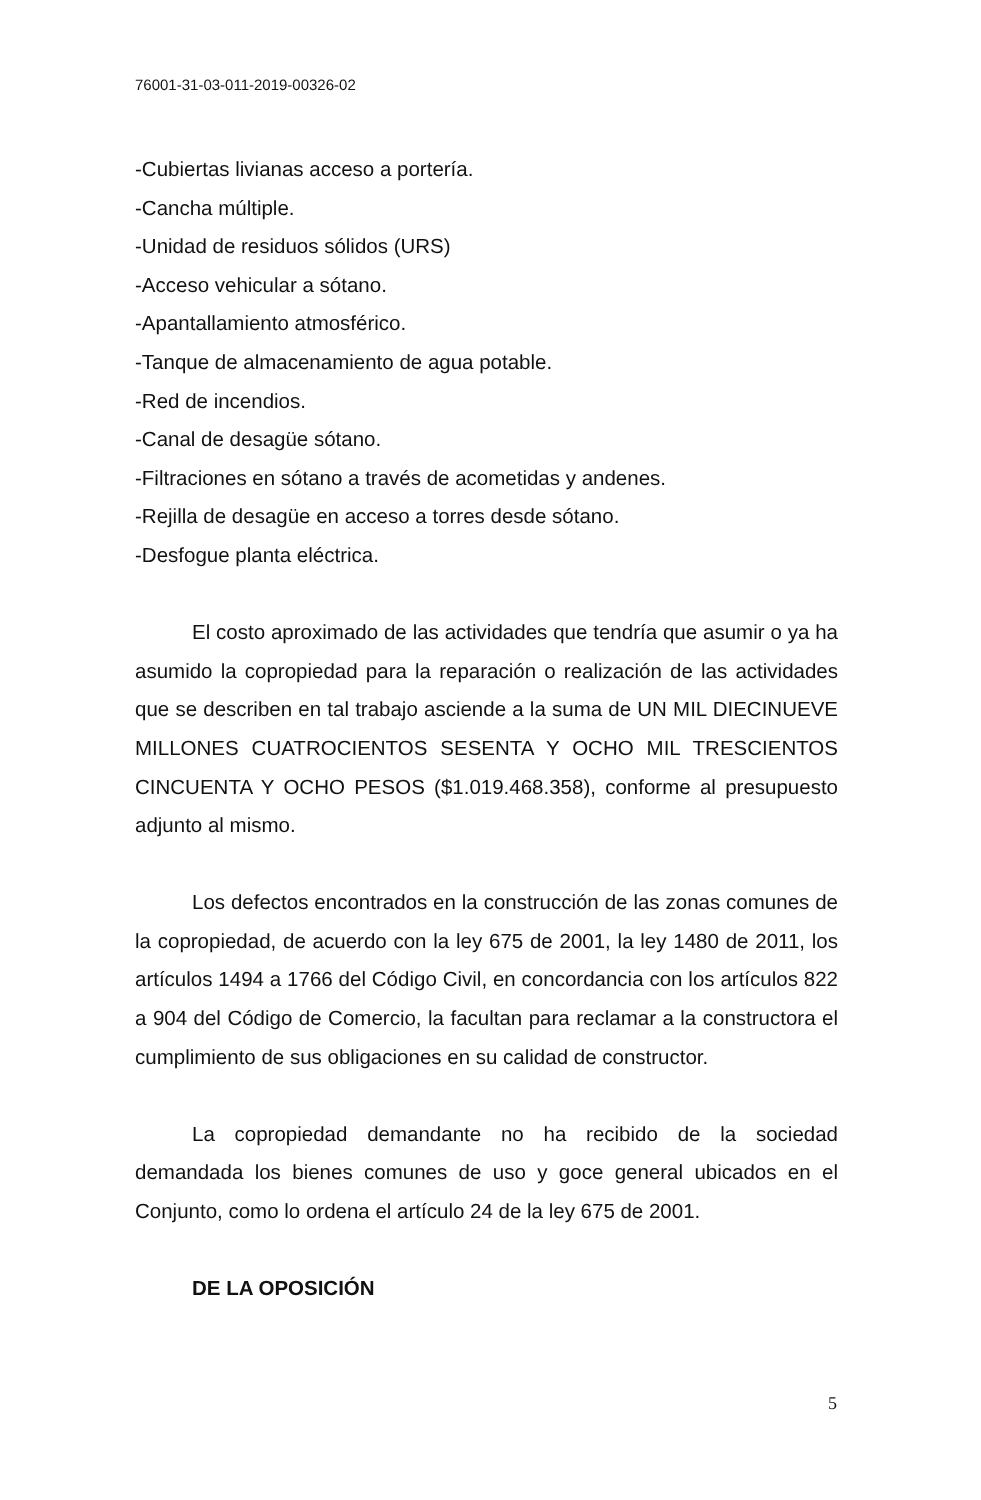76001-31-03-011-2019-00326-02
-Cubiertas livianas acceso a portería.
-Cancha múltiple.
-Unidad de residuos sólidos (URS)
-Acceso vehicular a sótano.
-Apantallamiento atmosférico.
-Tanque de almacenamiento de agua potable.
-Red de incendios.
-Canal de desagüe sótano.
-Filtraciones en sótano a través de acometidas y andenes.
-Rejilla de desagüe en acceso a torres desde sótano.
-Desfogue planta eléctrica.
El costo aproximado de las actividades que tendría que asumir o ya ha asumido la copropiedad para la reparación o realización de las actividades que se describen en tal trabajo asciende a la suma de UN MIL DIECINUEVE MILLONES CUATROCIENTOS SESENTA Y OCHO MIL TRESCIENTOS CINCUENTA Y OCHO PESOS ($1.019.468.358), conforme al presupuesto adjunto al mismo.
Los defectos encontrados en la construcción de las zonas comunes de la copropiedad, de acuerdo con la ley 675 de 2001, la ley 1480 de 2011, los artículos 1494 a 1766 del Código Civil, en concordancia con los artículos 822 a 904 del Código de Comercio, la facultan para reclamar a la constructora el cumplimiento de sus obligaciones en su calidad de constructor.
La copropiedad demandante no ha recibido de la sociedad demandada los bienes comunes de uso y goce general ubicados en el Conjunto, como lo ordena el artículo 24 de la ley 675 de 2001.
DE LA OPOSICIÓN
5